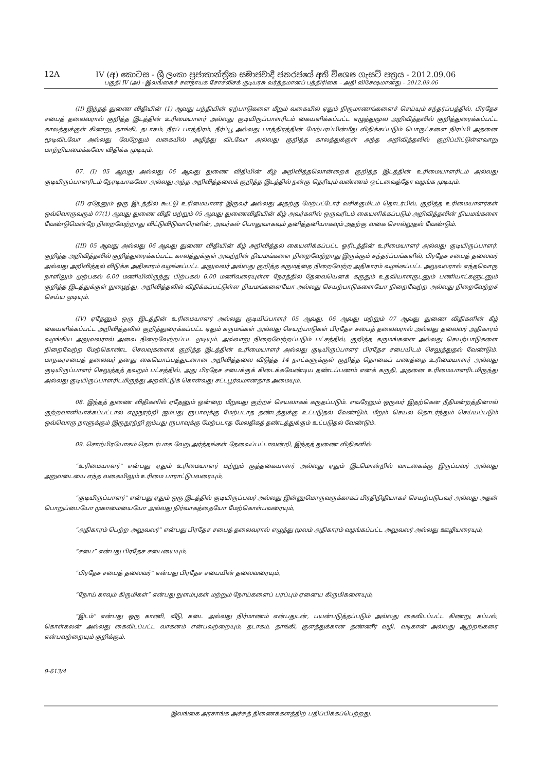12A IV (අ) කොටස - ශ්‍රී ලංකා ප්‍රජාතාන්ත්‍රික සමාජවාදී ජනරජයේ අති විශෙෂ ගැසට් පත්‍රය - 2012.09.06
பகுதி IV (அ) - இலங்கைச் சனநாயக சோசலிசக் குடியரசு வர்த்தமானப் பத்திரிகை – அதி விசேஷமானது – 2012.09.06
(II) இந்தத் துணை விதியின் (1) ஆவது பந்தியின் ஏற்பாடுகளை மீறும் வகையில் ஏதும் நிருமாணங்களைச் செய்யும் சந்தர்ப்பத்தில், பிரதேச சபைத் தலைவரால் குறித்த இடத்தின் உரிமையாளர் அல்லது குடியிருப்பாளரிடம் கையளிக்கப்பட்ட எழுத்துமூல அறிவித்தலில் குறித்துரைக்கப்பட்ட காலத்துக்குள் கிணறு, தாங்கி, தடாகம், நீர்ப் பாத்திரம், நீர்ப்பூ அல்லது பாத்திரத்தின் மேற்பரப்பின்மீது விதிக்கப்படும் பொருட்களை நிரப்பி அதனை மூடிவிடவோ அல்லது வேறேதும் வகையில் அழித்து விடவோ அல்லது குறித்த காலத்துக்குள் அந்த அறிவித்தலில் குறிப்பிட்டுள்ளவாறு மாற்றியமைக்கவோ விதிக்க முடியும்.
07. (I) 05 ஆவது அல்லது 06 ஆவது துணை விதியின் கீழ் அறிவித்தலொன்றைக் குறித்த இடத்தின் உரிமையாளரிடம் அல்லது குடியிருப்பாளரிடம் நேரடியாகவோ அல்லது அந்த அறிவித்தலைக் குறித்த இடத்தில் நன்கு தெரியும் வண்ணம் ஒட்டவைத்தோ வழங்க முடியும்.
(II) ஏதேனும் ஒரு இடத்தில் கூட்டு உரிமையாளர் இருவர் அல்லது அதற்கு மேற்பட்டோர் வசிக்குமிடம் தொடர்பில், குறித்த உரிமையாளர்கள் ஒவ்வொருவரும் 07(1) ஆவது துணை விதி மற்றும் 05 ஆவது துணைவிதியின் கீழ் அவர்களில் ஒருவரிடம் கையளிக்கப்படும் அறிவித்தலின் நியமங்களை வேண்டுமென்றே நிறைவேற்றாது விட்டுவிடுவாரெனின், அவர்கள் பொதுவாகவும் தனித்தனியாகவும் அதற்கு வகை சொல்லுதல் வேண்டும்.
(III) 05 ஆவது அல்லது 06 ஆவது துணை விதியின் கீழ் அறிவித்தல் கையளிக்கப்பட்ட ஓரிடத்தின் உரிமையாளர் அல்லது குடியிருப்பாளர், குறித்த அறிவித்தலில் குறித்துரைக்கப்பட்ட காலத்துக்குள் அவற்றின் நியமங்களை நிறைவேற்றாது இருக்கும் சந்தர்ப்பங்களில், பிரதேச சபைத் தலைவர் அல்லது அறிவித்தல் விடுக்க அதிகாரம் வழங்கப்பட்ட அலுவலர் அல்லது குறித்த கருமத்தை நிறைவேற்ற அதிகாரம் வழங்கப்பட்ட அலுவலரால் எந்தவொரு நாளிலும் முற்பகல் 6.00 மணியிலிருந்து பிற்பகல் 6.00 மணிவரையுள்ள நேரத்தில் தேவையெனக் கருதும் உதவியாளருடனும் பணியாட்களுடனும் குறித்த இடத்துக்குள் நுழைந்து, அறிவித்தலில் விதிக்கப்பட்டுள்ள நியமங்களையோ அல்லது செயற்பாடுகளையோ நிறைவேற்ற அல்லது நிறைவேற்றச் செய்ய முடியும்.
(IV) ஏதேனும் ஒரு இடத்தின் உரிமையாளர் அல்லது குடியிப்பாளர் 05 ஆவது, 06 ஆவது மற்றும் 07 ஆவது துணை விதிகளின் கீழ் கையளிக்கப்பட்ட அறிவித்தலில் குறித்துரைக்கப்பட்ட ஏதும் கருமங்கள் அல்லது செயற்பாடுகள் பிரதேச சபைத் தலைவரால் அல்லது தலைவர் அதிகாரம் வழங்கிய அலுவலரால் அவை நிறைவேற்றப்பட முடியும். அவ்வாறு நிறைவேற்றப்படும் பட்சத்தில், குறித்த கருமங்களை அல்லது செயற்பாடுகளை நிறைவேற்ற மேற்கொண்ட செலவுகளைக் குறித்த இடத்தின் உரிமையாளர் அல்லது குடியிருப்பாளர் பிரதேச சபையிடம் செலுத்துதல் வேண்டும். மாநகரசபைத் தலைவர் தனது கையொப்பத்துடனான அறிவித்தலை விடுத்த 14 நாட்களுக்குள் குறித்த தொகைப் பணத்தை உரிமையாளர் அல்லது குடியிருப்பாளர் செலுத்தத் தவறும் பட்சத்தில், அது பிரதேச சபைக்குக் கிடைக்கவேண்டிய தண்டப்பணம் எனக் கருதி, அதனை உரிமையாளரிடமிருந்து அல்லது குடியிருப்பாளரிடமிருந்து அறவிட்டுக் கொள்வது சட்டபூர்வமானதாக அமையும்.
08. இந்தத் துணை விதிகளில் ஏதேனும் ஒன்றை மீறுவது குற்றச் செயலாகக் கருதப்படும். எவரேனும் ஒருவர் இதற்கென நீதிமன்றத்தினால் குற்றவாளியாக்கப்பட்டால் எழுநூற்றி ஐம்பது ரூபாவுக்கு மேற்படாத தண்டத்துக்கு உட்படுதல் வேண்டும். மீறும் செயல் தொடர்ந்தும் செய்யப்படும் ஒவ்வொரு நாளுக்கும் இருநூற்றி ஐம்பது ரூபாவுக்கு மேற்படாத மேலதிகத் தண்டத்துக்கும் உட்படுதல் வேண்டும்.
09. சொற்பிரயோகம் தொடர்பாக வேறு அர்த்தங்கள் தேவைப்பட்டாலன்றி, இந்தத் துணை விதிகளில்
“உரிமையாளர்” என்பது ஏதும் உரிமையாளர் மற்றும் குத்தகையாளர் அல்லது ஏதும் இடமொன்றில் வாடகைக்கு இருப்பவர் அல்லது அறுவடையை எந்த வகையிலும் உரிமை பாராட்டுபவரையும்,
“குடியிருப்பாளர்” என்பது ஏதும் ஒரு இடத்தில் குடியிருப்பவர் அல்லது இன்னுமொருவருக்காகப் பிரதிநிதியாகச் செயற்படுபவர் அல்லது அதன் பொறுப்பையோ முகாமையையோ அல்லது நிர்வாகத்தையோ மேற்கொள்பவரையும்,
“அதிகாரம் பெற்ற அலுவலர்” என்பது பிரதேச சபைத் தலைவரால் எழுத்து மூலம் அதிகாரம் வழங்கப்பட்ட அலுவலர் அல்லது ஊழியரையும்,
“சபை” என்பது பிரதேச சபையையும்,
“பிரதேச சபைத் தலைவர்” என்பது பிரதேச சபையின் தலைவரையும்,
“நோய் காவும் கிருமிகள்” என்பது நுளம்புகள் மற்றும் நோய்களைப் பரப்பும் ஏனைய கிருமிகளையும்,
“இடம்” என்பது ஒரு காணி, வீடு, கடை அல்லது நிர்மாணம் என்பதுடன், பயன்படுத்தப்படும் அல்லது கைவிடப்பட்ட கிணறு, கப்பல், கொள்கலன் அல்லது கைவிடப்பட்ட வாகனம் என்பவற்றையும், தடாகம், தாங்கி, குளத்துக்கான தண்ணீர் வழி, வடிகான் அல்லது ஆற்றங்கரை என்பவற்றையும் குறிக்கும்.
9-613/4
இலங்கை அரசாங்க அச்சுத் திணைக்களத்திற் பதிப்பிக்கப்பெற்றது.